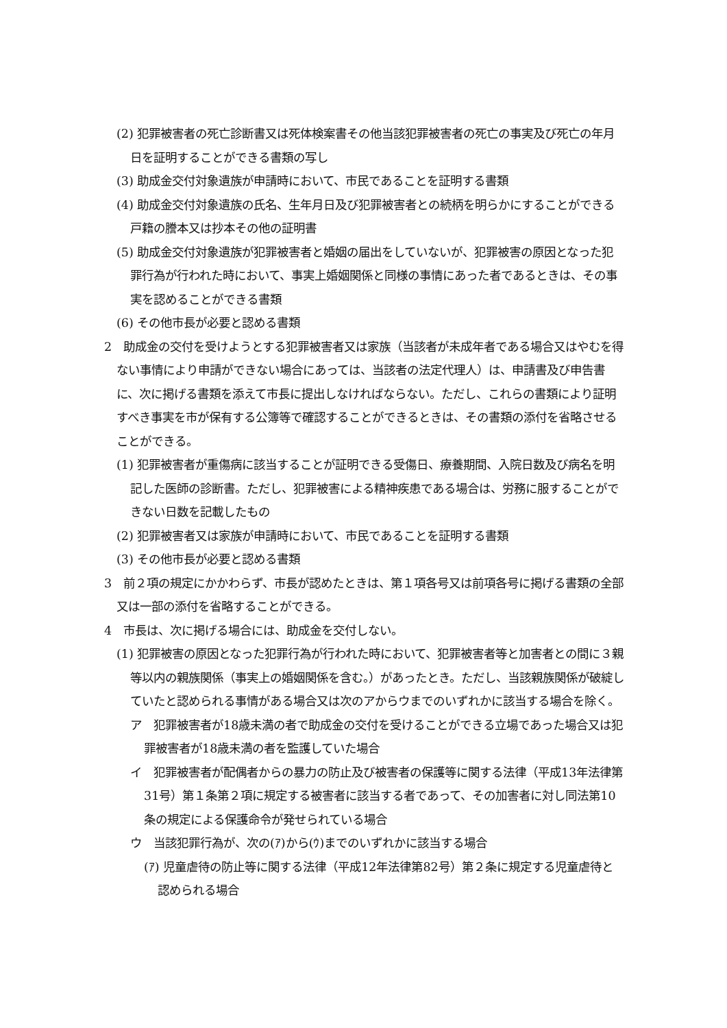(2) 犯罪被害者の死亡診断書又は死体検案書その他当該犯罪被害者の死亡の事実及び死亡の年月日を証明することができる書類の写し
(3) 助成金交付対象遺族が申請時において、市民であることを証明する書類
(4) 助成金交付対象遺族の氏名、生年月日及び犯罪被害者との続柄を明らかにすることができる戸籍の謄本又は抄本その他の証明書
(5) 助成金交付対象遺族が犯罪被害者と婚姻の届出をしていないが、犯罪被害の原因となった犯罪行為が行われた時において、事実上婚姻関係と同様の事情にあった者であるときは、その事実を認めることができる書類
(6) その他市長が必要と認める書類
2　助成金の交付を受けようとする犯罪被害者又は家族（当該者が未成年者である場合又はやむを得ない事情により申請ができない場合にあっては、当該者の法定代理人）は、申請書及び申告書に、次に掲げる書類を添えて市長に提出しなければならない。ただし、これらの書類により証明すべき事実を市が保有する公簿等で確認することができるときは、その書類の添付を省略させることができる。
(1) 犯罪被害者が重傷病に該当することが証明できる受傷日、療養期間、入院日数及び病名を明記した医師の診断書。ただし、犯罪被害による精神疾患である場合は、労務に服することができない日数を記載したもの
(2) 犯罪被害者又は家族が申請時において、市民であることを証明する書類
(3) その他市長が必要と認める書類
3　前２項の規定にかかわらず、市長が認めたときは、第１項各号又は前項各号に掲げる書類の全部又は一部の添付を省略することができる。
4　市長は、次に掲げる場合には、助成金を交付しない。
(1) 犯罪被害の原因となった犯罪行為が行われた時において、犯罪被害者等と加害者との間に３親等以内の親族関係（事実上の婚姻関係を含む。）があったとき。ただし、当該親族関係が破綻していたと認められる事情がある場合又は次のアからウまでのいずれかに該当する場合を除く。
ア　犯罪被害者が18歳未満の者で助成金の交付を受けることができる立場であった場合又は犯罪被害者が18歳未満の者を監護していた場合
イ　犯罪被害者が配偶者からの暴力の防止及び被害者の保護等に関する法律（平成13年法律第31号）第１条第２項に規定する被害者に該当する者であって、その加害者に対し同法第10条の規定による保護命令が発せられている場合
ウ　当該犯罪行為が、次の(ｱ)から(ｳ)までのいずれかに該当する場合
(ｱ) 児童虐待の防止等に関する法律（平成12年法律第82号）第２条に規定する児童虐待と認められる場合